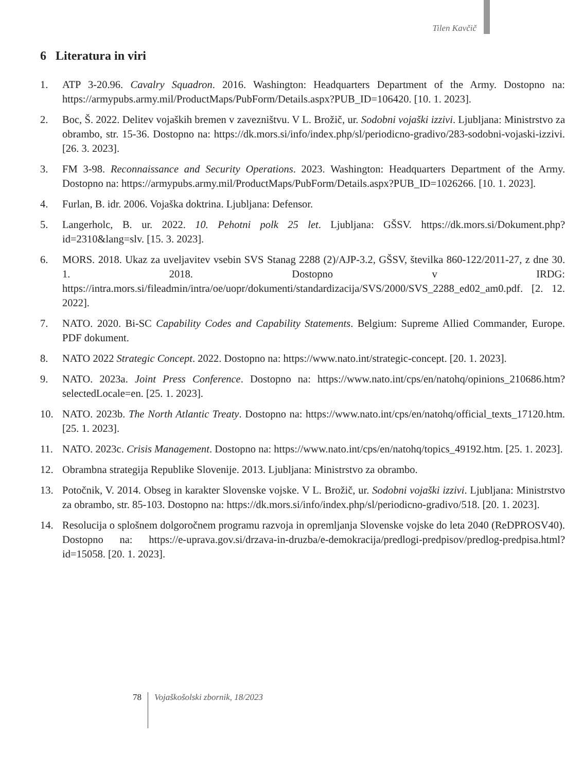Tilen Kavčič
6 Literatura in viri
1. ATP 3-20.96. Cavalry Squadron. 2016. Washington: Headquarters Department of the Army. Dostopno na: https://armypubs.army.mil/ProductMaps/PubForm/Details.aspx?PUB_ID=106420. [10. 1. 2023].
2. Boc, Š. 2022. Delitev vojaških bremen v zavezništvu. V L. Brožič, ur. Sodobni vojaški izzivi. Ljubljana: Ministrstvo za obrambo, str. 15-36. Dostopno na: https://dk.mors.si/info/index.php/sl/periodicno-gradivo/283-sodobni-vojaski-izzivi. [26. 3. 2023].
3. FM 3-98. Reconnaissance and Security Operations. 2023. Washington: Headquarters Department of the Army. Dostopno na: https://armypubs.army.mil/ProductMaps/PubForm/Details.aspx?PUB_ID=1026266. [10. 1. 2023].
4. Furlan, B. idr. 2006. Vojaška doktrina. Ljubljana: Defensor.
5. Langerholc, B. ur. 2022. 10. Pehotni polk 25 let. Ljubljana: GŠSV. https://dk.mors.si/Dokument.php?id=2310&lang=slv. [15. 3. 2023].
6. MORS. 2018. Ukaz za uveljavitev vsebin SVS Stanag 2288 (2)/AJP-3.2, GŠSV, številka 860-122/2011-27, z dne 30. 1. 2018. Dostopno v IRDG: https://intra.mors.si/fileadmin/intra/oe/uopr/dokumenti/standardizacija/SVS/2000/SVS_2288_ed02_am0.pdf. [2. 12. 2022].
7. NATO. 2020. Bi-SC Capability Codes and Capability Statements. Belgium: Supreme Allied Commander, Europe. PDF dokument.
8. NATO 2022 Strategic Concept. 2022. Dostopno na: https://www.nato.int/strategic-concept. [20. 1. 2023].
9. NATO. 2023a. Joint Press Conference. Dostopno na: https://www.nato.int/cps/en/natohq/opinions_210686.htm?selectedLocale=en. [25. 1. 2023].
10. NATO. 2023b. The North Atlantic Treaty. Dostopno na: https://www.nato.int/cps/en/natohq/official_texts_17120.htm. [25. 1. 2023].
11. NATO. 2023c. Crisis Management. Dostopno na: https://www.nato.int/cps/en/natohq/topics_49192.htm. [25. 1. 2023].
12. Obrambna strategija Republike Slovenije. 2013. Ljubljana: Ministrstvo za obrambo.
13. Potočnik, V. 2014. Obseg in karakter Slovenske vojske. V L. Brožič, ur. Sodobni vojaški izzivi. Ljubljana: Ministrstvo za obrambo, str. 85-103. Dostopno na: https://dk.mors.si/info/index.php/sl/periodicno-gradivo/518. [20. 1. 2023].
14. Resolucija o splošnem dolgoročnem programu razvoja in opremljanja Slovenske vojske do leta 2040 (ReDPROSV40). Dostopno na: https://e-uprava.gov.si/drzava-in-druzba/e-demokracija/predlogi-predpisov/predlog-predpisa.html?id=15058. [20. 1. 2023].
78 Vojaškošolski zbornik, 18/2023